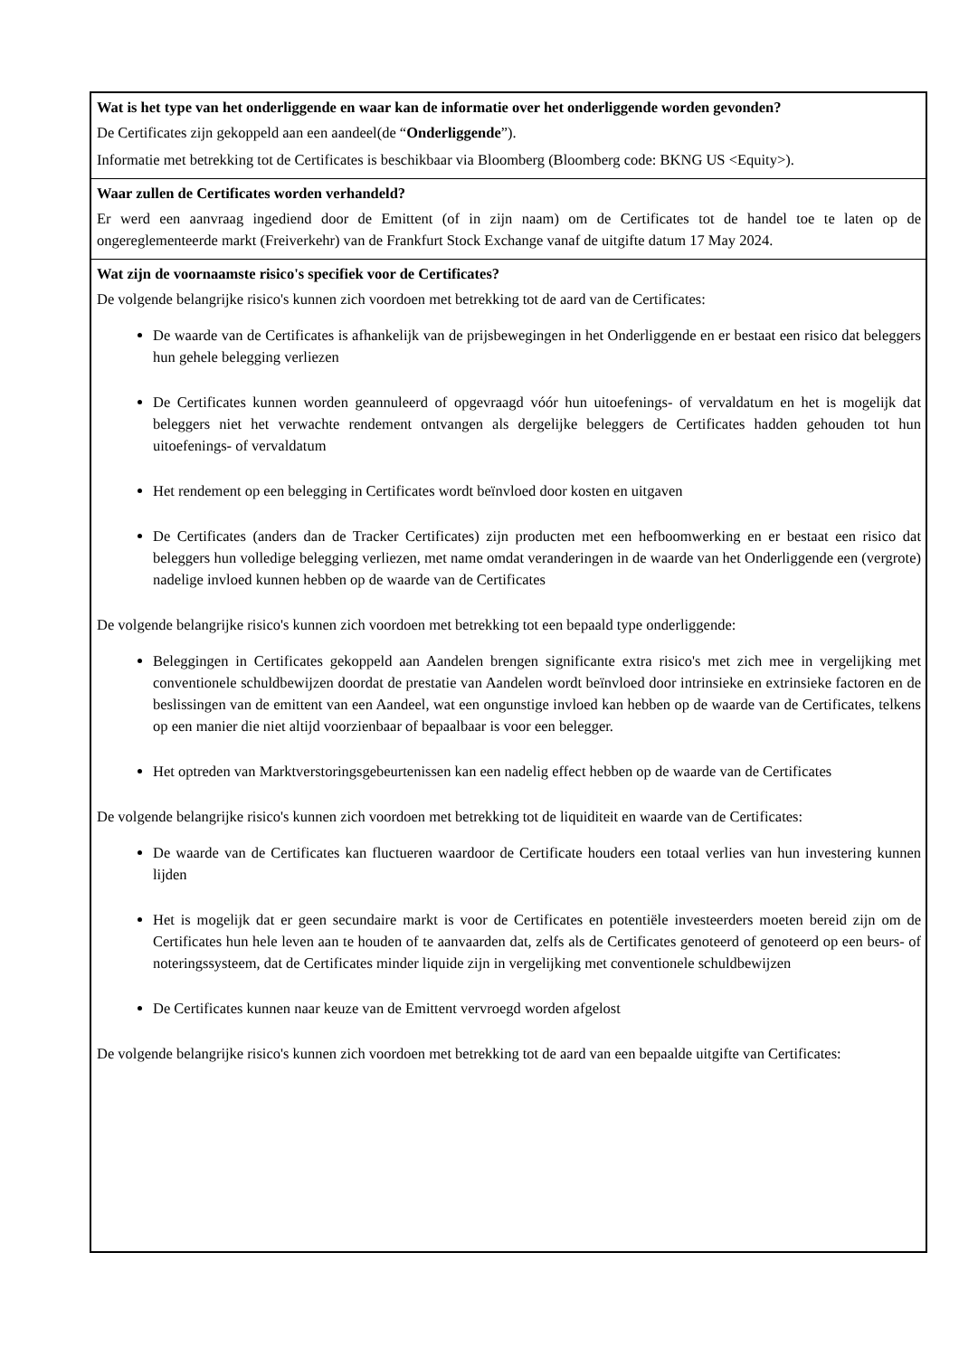Wat is het type van het onderliggende en waar kan de informatie over het onderliggende worden gevonden?
De Certificates zijn gekoppeld aan een aandeel(de “Onderliggende”).
Informatie met betrekking tot de Certificates is beschikbaar via Bloomberg (Bloomberg code: BKNG US <Equity>).
Waar zullen de Certificates worden verhandeld?
Er werd een aanvraag ingediend door de Emittent (of in zijn naam) om de Certificates tot de handel toe te laten op de ongereglementeerde markt (Freiverkehr) van de Frankfurt Stock Exchange vanaf de uitgifte datum 17 May 2024.
Wat zijn de voornaamste risico's specifiek voor de Certificates?
De volgende belangrijke risico's kunnen zich voordoen met betrekking tot de aard van de Certificates:
De waarde van de Certificates is afhankelijk van de prijsbewegingen in het Onderliggende en er bestaat een risico dat beleggers hun gehele belegging verliezen
De Certificates kunnen worden geannuleerd of opgevraagd vóór hun uitoefenings- of vervaldatum en het is mogelijk dat beleggers niet het verwachte rendement ontvangen als dergelijke beleggers de Certificates hadden gehouden tot hun uitoefenings- of vervaldatum
Het rendement op een belegging in Certificates wordt beïnvloed door kosten en uitgaven
De Certificates (anders dan de Tracker Certificates) zijn producten met een hefboomwerking en er bestaat een risico dat beleggers hun volledige belegging verliezen, met name omdat veranderingen in de waarde van het Onderliggende een (vergrote) nadelige invloed kunnen hebben op de waarde van de Certificates
De volgende belangrijke risico's kunnen zich voordoen met betrekking tot een bepaald type onderliggende:
Beleggingen in Certificates gekoppeld aan Aandelen brengen significante extra risico's met zich mee in vergelijking met conventionele schuldbewijzen doordat de prestatie van Aandelen wordt beïnvloed door intrinsieke en extrinsieke factoren en de beslissingen van de emittent van een Aandeel, wat een ongunstige invloed kan hebben op de waarde van de Certificates, telkens op een manier die niet altijd voorzienbaar of bepaalbaar is voor een belegger.
Het optreden van Marktverstoringsgebeurtenissen kan een nadelig effect hebben op de waarde van de Certificates
De volgende belangrijke risico's kunnen zich voordoen met betrekking tot de liquiditeit en waarde van de Certificates:
De waarde van de Certificates kan fluctueren waardoor de Certificate houders een totaal verlies van hun investering kunnen lijden
Het is mogelijk dat er geen secundaire markt is voor de Certificates en potentiële investeerders moeten bereid zijn om de Certificates hun hele leven aan te houden of te aanvaarden dat, zelfs als de Certificates genoteerd of genoteerd op een beurs- of noteringssysteem, dat de Certificates minder liquide zijn in vergelijking met conventionele schuldbewijzen
De Certificates kunnen naar keuze van de Emittent vervroegd worden afgelost
De volgende belangrijke risico's kunnen zich voordoen met betrekking tot de aard van een bepaalde uitgifte van Certificates: